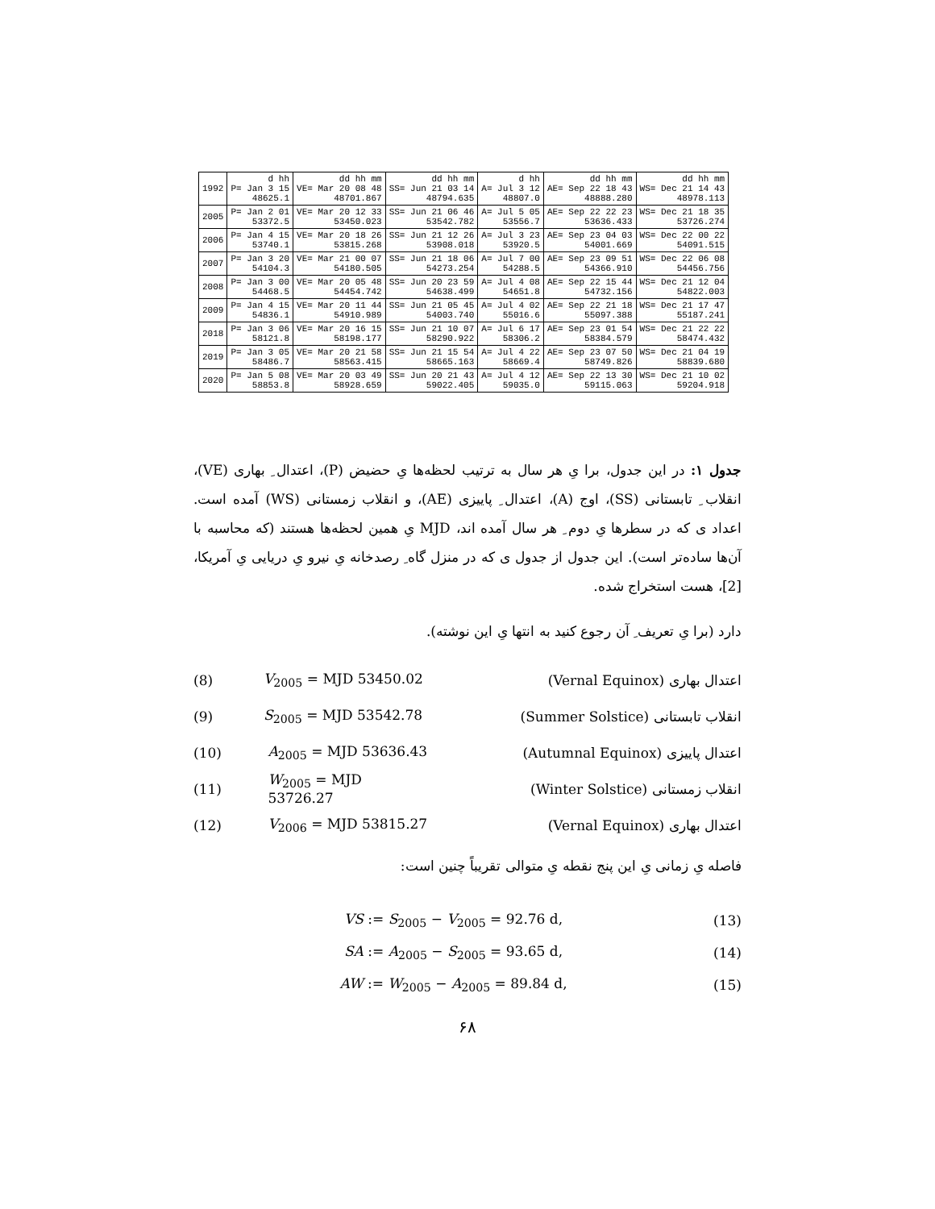| 1992 | d hh P= Jan 3 15 48625.1 | dd hh mm VE= Mar 20 08 48 48701.867 | dd hh mm SS= Jun 21 03 14 48794.635 | d hh A= Jul 3 12 48807.0 | dd hh mm AE= Sep 22 18 43 48888.280 | dd hh mm WS= Dec 21 14 43 48978.113 |
| 2005 | P= Jan 2 01 53372.5 | VE= Mar 20 12 33 53450.023 | SS= Jun 21 06 46 53542.782 | A= Jul 5 05 53556.7 | AE= Sep 22 22 23 53636.433 | WS= Dec 21 18 35 53726.274 |
| 2006 | P= Jan 4 15 53740.1 | VE= Mar 20 18 26 53815.268 | SS= Jun 21 12 26 53908.018 | A= Jul 3 23 53920.5 | AE= Sep 23 04 03 54001.669 | WS= Dec 22 00 22 54091.515 |
| 2007 | P= Jan 3 20 54104.3 | VE= Mar 21 00 07 54180.505 | SS= Jun 21 18 06 54273.254 | A= Jul 7 00 54288.5 | AE= Sep 23 09 51 54366.910 | WS= Dec 22 06 08 54456.756 |
| 2008 | P= Jan 3 00 54468.5 | VE= Mar 20 05 48 54454.742 | SS= Jun 20 23 59 54638.499 | A= Jul 4 08 54651.8 | AE= Sep 22 15 44 54732.156 | WS= Dec 21 12 04 54822.003 |
| 2009 | P= Jan 4 15 54836.1 | VE= Mar 20 11 44 54910.989 | SS= Jun 21 05 45 54003.740 | A= Jul 4 02 55016.6 | AE= Sep 22 21 18 55097.388 | WS= Dec 21 17 47 55187.241 |
| 2018 | P= Jan 3 06 58121.8 | VE= Mar 20 16 15 58198.177 | SS= Jun 21 10 07 58290.922 | A= Jul 6 17 58306.2 | AE= Sep 23 01 54 58384.579 | WS= Dec 21 22 22 58474.432 |
| 2019 | P= Jan 3 05 58486.7 | VE= Mar 20 21 58 58563.415 | SS= Jun 21 15 54 58665.163 | A= Jul 4 22 58669.4 | AE= Sep 23 07 50 58749.826 | WS= Dec 21 04 19 58839.680 |
| 2020 | P= Jan 5 08 58853.8 | VE= Mar 20 03 49 58928.659 | SS= Jun 20 21 43 59022.405 | A= Jul 4 12 59035.0 | AE= Sep 22 13 30 59115.063 | WS= Dec 21 10 02 59204.918 |
جدول ۱: در این جدول، برا یِ هر سال به ترتیب لحظه‌ها یِ حضیض (P)، اعتدال ِ بهاری (VE)، انقلاب ِ تابستانی (SS)، اوج (A)، اعتدال ِ پاییزی (AE)، و انقلاب زمستانی (WS) آمده است. اعداد ی که در سطرها یِ دوم ِ هر سال آمده اند، MJD یِ همین لحظه‌ها هستند (که محاسبه با آن‌ها ساده‌تر است). این جدول از جدول ی که در منزل گاه ِ رصدخانه یِ نیرو یِ دریایی یِ آمریکا، [2]، هست استخراج شده.
دارد (برا یِ تعریف ِ آن رجوع کنید به انتها یِ این نوشته).
(8) V<sub>2005</sub> = MJD 53450.02 اعتدال بهاری (Vernal Equinox)
(9) S<sub>2005</sub> = MJD 53542.78 انقلاب تابستانی (Summer Solstice)
(10) A<sub>2005</sub> = MJD 53636.43 اعتدال پاییزی (Autumnal Equinox)
(11) W<sub>2005</sub> = MJD 53726.27 انقلاب زمستانی (Winter Solstice)
(12) V<sub>2006</sub> = MJD 53815.27 اعتدال بهاری (Vernal Equinox)
فاصله یِ زمانی یِ این پنج نقطه یِ متوالی تقریباً چنین است:
VS := S<sub>2005</sub> − V<sub>2005</sub> = 92.76 d, (13)
SA := A<sub>2005</sub> − S<sub>2005</sub> = 93.65 d, (14)
AW := W<sub>2005</sub> − A<sub>2005</sub> = 89.84 d, (15)
۶۸